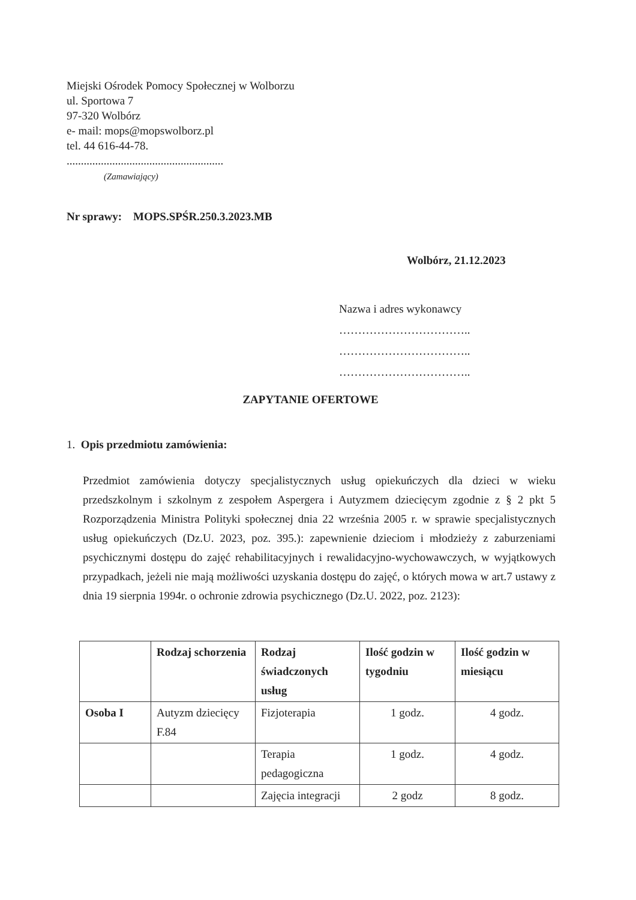Miejski Ośrodek Pomocy Społecznej w Wolborzu
ul. Sportowa 7
97-320 Wolbórz
e- mail: mops@mopswolborz.pl
tel. 44 616-44-78.
.......................................................
(Zamawiający)
Nr sprawy: MOPS.SPŚR.250.3.2023.MB
Wolbórz, 21.12.2023
Nazwa i adres wykonawcy
……………………………..
……………………………..
……………………………..
ZAPYTANIE OFERTOWE
1. Opis przedmiotu zamówienia:
Przedmiot zamówienia dotyczy specjalistycznych usług opiekuńczych dla dzieci w wieku przedszkolnym i szkolnym z zespołem Aspergera i Autyzmem dziecięcym zgodnie z § 2 pkt 5 Rozporządzenia Ministra Polityki społecznej dnia 22 września 2005 r. w sprawie specjalistycznych usług opiekuńczych (Dz.U. 2023, poz. 395.): zapewnienie dzieciom i młodzieży z zaburzeniami psychicznymi dostępu do zajęć rehabilitacyjnych i rewalidacyjno-wychowawczych, w wyjątkowych przypadkach, jeżeli nie mają możliwości uzyskania dostępu do zajęć, o których mowa w art.7 ustawy z dnia 19 sierpnia 1994r. o ochronie zdrowia psychicznego (Dz.U. 2022, poz. 2123):
| | Rodzaj schorzenia | Rodzaj świadczonych usług | Ilość godzin w tygodniu | Ilość godzin w miesiącu |
| --- | --- | --- | --- | --- |
| Osoba I | Autyzm dziecięcy F.84 | Fizjoterapia | 1 godz. | 4 godz. |
| | | Terapia pedagogiczna | 1 godz. | 4 godz. |
| | | Zajęcia integracji | 2 godz | 8 godz. |